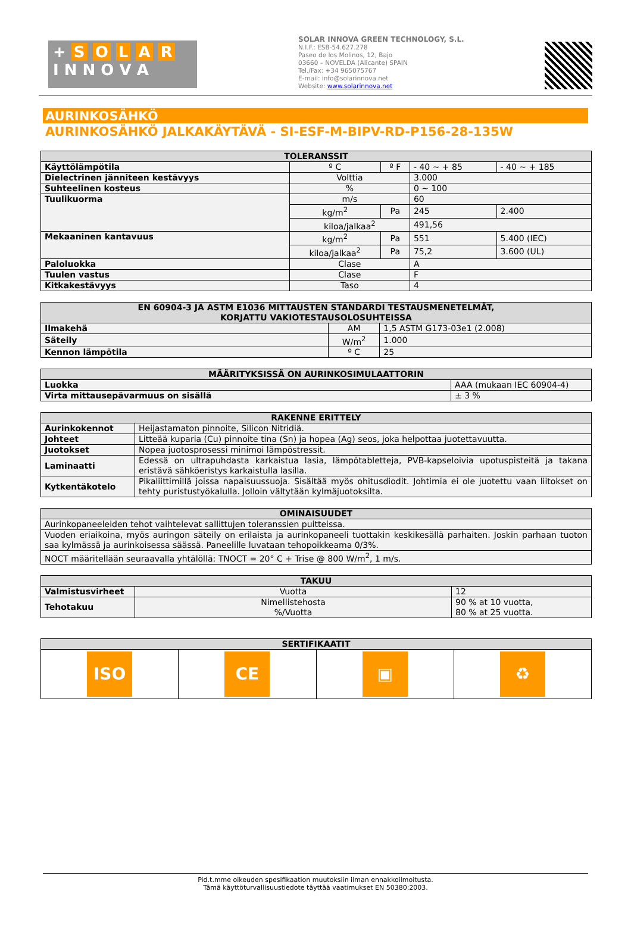+ S O L A R
I N N O V A
SOLAR INNOVA GREEN TECHNOLOGY, S.L.
N.I.F.: ESB-54.627.278
Paseo de los Molinos, 12, Bajo
03660 – NOVELDA (Alicante) SPAIN
Tel./Fax: +34 965075767
E-mail: info@solarinnova.net
Website: www.solarinnova.net
AURINKOSÄHKÖ
AURINKOSÄHKÖ JALKAKÄYTÄVÄ - SI-ESF-M-BIPV-RD-P156-28-135W
| TOLERANSSIT | | | | |
| --- | --- | --- | --- | --- |
| Käyttölämpötila | º C | º F | - 40 ~ + 85 | - 40 ~ + 185 |
| Dielectrinen jänniteen kestävyys | Volttia | | 3.000 | |
| Suhteelinen kosteus | % | | 0 ~ 100 | |
| Tuulikuorma | m/s | | 60 | |
| | kg/m<sup>2</sup> | Pa | 245 | 2.400 |
| | kiloa/jalkaa<sup>2</sup> | | 491,56 | |
| Mekaaninen kantavuus | kg/m<sup>2</sup> | Pa | 551 | 5.400 (IEC) |
| | kiloa/jalkaa<sup>2</sup> | Pa | 75,2 | 3.600 (UL) |
| Paloluokka | Clase | | A | |
| Tuulen vastus | Clase | | F | |
| Kitkakestävyys | Taso | | 4 | |
| EN 60904-3 JA ASTM E1036 MITTAUSTEN STANDARDI TESTAUSMENETELMÄT, KORJATTU VAKIOTESTAUSOLOSUHTEISSA | | |
| --- | --- | --- |
| Ilmakehä | AM | 1,5 ASTM G173-03e1 (2.008) |
| Säteily | W/m<sup>2</sup> | 1.000 |
| Kennon lämpötila | º C | 25 |
| MÄÄRITYKSISSÄ ON AURINKOSIMULAATTORIN | |
| --- | --- |
| Luokka | AAA (mukaan IEC 60904-4) |
| Virta mittausepävarmuus on sisällä | ± 3 % |
| RAKENNE ERITTELY | |
| --- | --- |
| Aurinkokennot | Heijastamaton pinnoite, Silicon Nitridiä. |
| Johteet | Litteää kuparia (Cu) pinnoite tina (Sn) ja hopea (Ag) seos, joka helpottaa juotettavuutta. |
| Juotokset | Nopea juotosprosessi minimoi lämpöstressit. |
| Laminaatti | Edessä on ultrapuhdasta karkaistua lasia, lämpötabletteja, PVB-kapseloivia upotuspisteitä ja takana eristävä sähköeristys karkaistulla lasilla. |
| Kytkentäkotelo | Pikaliittimillä joissa napaisuussuoja. Sisältää myös ohitusdiodit. Johtimia ei ole juotettu vaan liitokset on tehty puristustyökalulla. Jolloin vältytään kylmäjuotoksilta. |
| OMINAISUUDET |
| --- |
| Aurinkopaneeleiden tehot vaihtelevat sallittujen toleranssien puitteissa. |
| Vuoden eriaikoina, myös auringon säteily on erilaista ja aurinkopaneeli tuottakin keskikesällä parhaiten. Joskin parhaan tuoton saa kylmässä ja aurinkoisessa säässä. Paneelille luvataan tehopoikkeama 0/3%. |
| NOCT määritellään seuraavalla yhtälöllä: TNOCT = 20° C + Trise @ 800 W/m<sup>2</sup>, 1 m/s. |
| TAKUU | | |
| --- | --- | --- |
| Valmistusvirheet | Vuotta | 12 |
| Tehotakuu | Nimellistehosta %/Vuotta | 90 % at 10 vuotta, 80 % at 25 vuotta. |
| SERTIFIKAATIT | | | |
| --- | --- | --- | --- |
| ISO | CE | ▣ | ♻ |
Pid.t.mme oikeuden spesifikaation muutoksiin ilman ennakkoilmoitusta.
Tämä käyttöturvallisuustiedote täyttää vaatimukset EN 50380:2003.